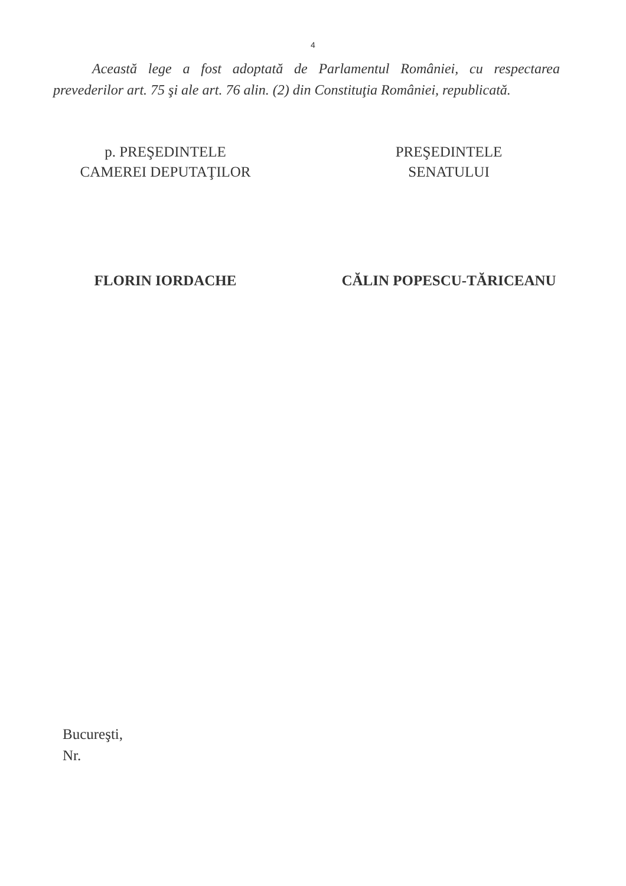4
Această lege a fost adoptată de Parlamentul României, cu respectarea prevederilor art. 75 şi ale art. 76 alin. (2) din Constituţia României, republicată.
p. PREŞEDINTELE
CAMEREI DEPUTAŢILOR
FLORIN IORDACHE
PREŞEDINTELE
SENATULUI
CĂLIN POPESCU-TĂRICEANU
Bucureşti,
Nr.